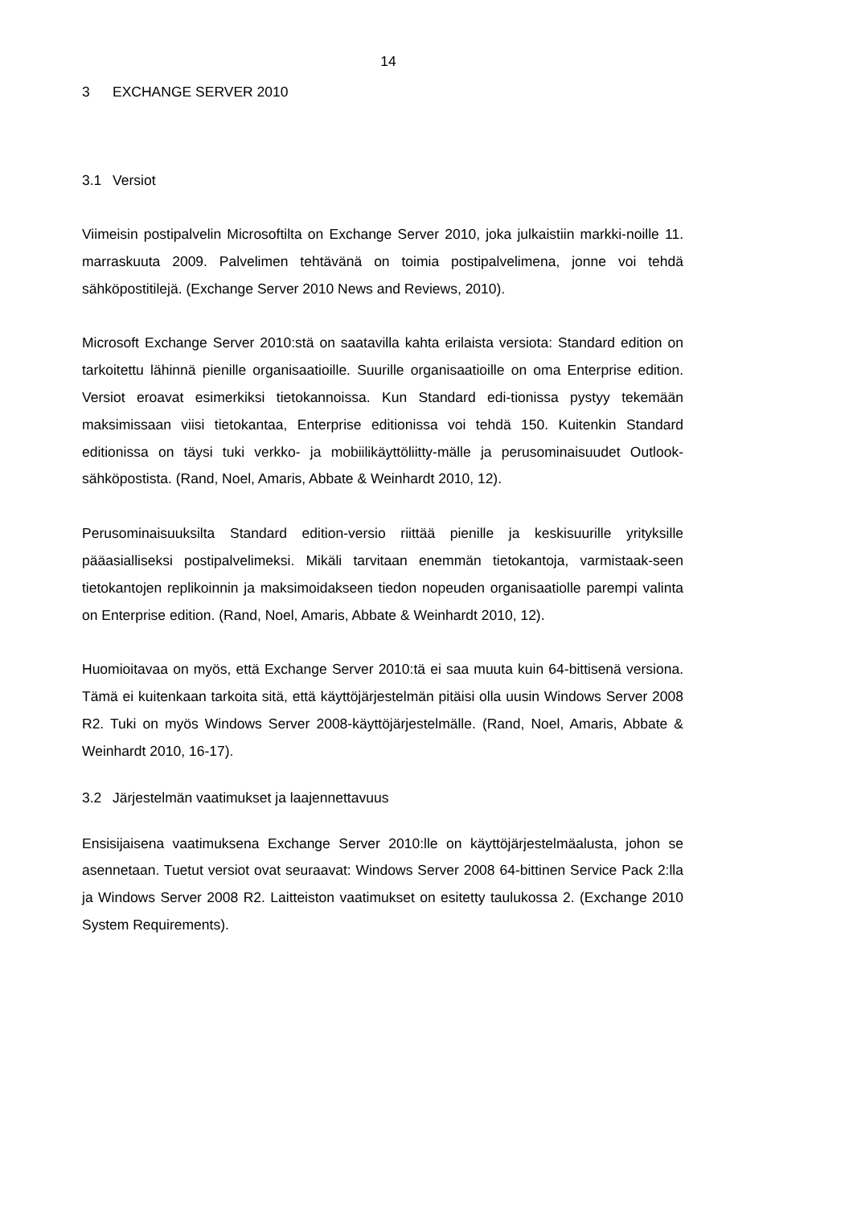14
3 EXCHANGE SERVER 2010
3.1 Versiot
Viimeisin postipalvelin Microsoftilta on Exchange Server 2010, joka julkaistiin markki-noille 11. marraskuuta 2009. Palvelimen tehtävänä on toimia postipalvelimena, jonne voi tehdä sähköpostitilejä. (Exchange Server 2010 News and Reviews, 2010).
Microsoft Exchange Server 2010:stä on saatavilla kahta erilaista versiota: Standard edition on tarkoitettu lähinnä pienille organisaatioille. Suurille organisaatioille on oma Enterprise edition. Versiot eroavat esimerkiksi tietokannoissa. Kun Standard edi-tionissa pystyy tekemään maksimissaan viisi tietokantaa, Enterprise editionissa voi tehdä 150. Kuitenkin Standard editionissa on täysi tuki verkko- ja mobiilikäyttöliitty-mälle ja perusominaisuudet Outlook-sähköpostista. (Rand, Noel, Amaris, Abbate & Weinhardt 2010, 12).
Perusominaisuuksilta Standard edition-versio riittää pienille ja keskisuurille yrityksille pääasialliseksi postipalvelimeksi. Mikäli tarvitaan enemmän tietokantoja, varmistaak-seen tietokantojen replikoinnin ja maksimoidakseen tiedon nopeuden organisaatiolle parempi valinta on Enterprise edition. (Rand, Noel, Amaris, Abbate & Weinhardt 2010, 12).
Huomioitavaa on myös, että Exchange Server 2010:tä ei saa muuta kuin 64-bittisenä versiona. Tämä ei kuitenkaan tarkoita sitä, että käyttöjärjestelmän pitäisi olla uusin Windows Server 2008 R2. Tuki on myös Windows Server 2008-käyttöjärjestelmälle. (Rand, Noel, Amaris, Abbate & Weinhardt 2010, 16-17).
3.2 Järjestelmän vaatimukset ja laajennettavuus
Ensisijaisena vaatimuksena Exchange Server 2010:lle on käyttöjärjestelmäalusta, johon se asennetaan. Tuetut versiot ovat seuraavat: Windows Server 2008 64-bittinen Service Pack 2:lla ja Windows Server 2008 R2. Laitteiston vaatimukset on esitetty taulukossa 2. (Exchange 2010 System Requirements).